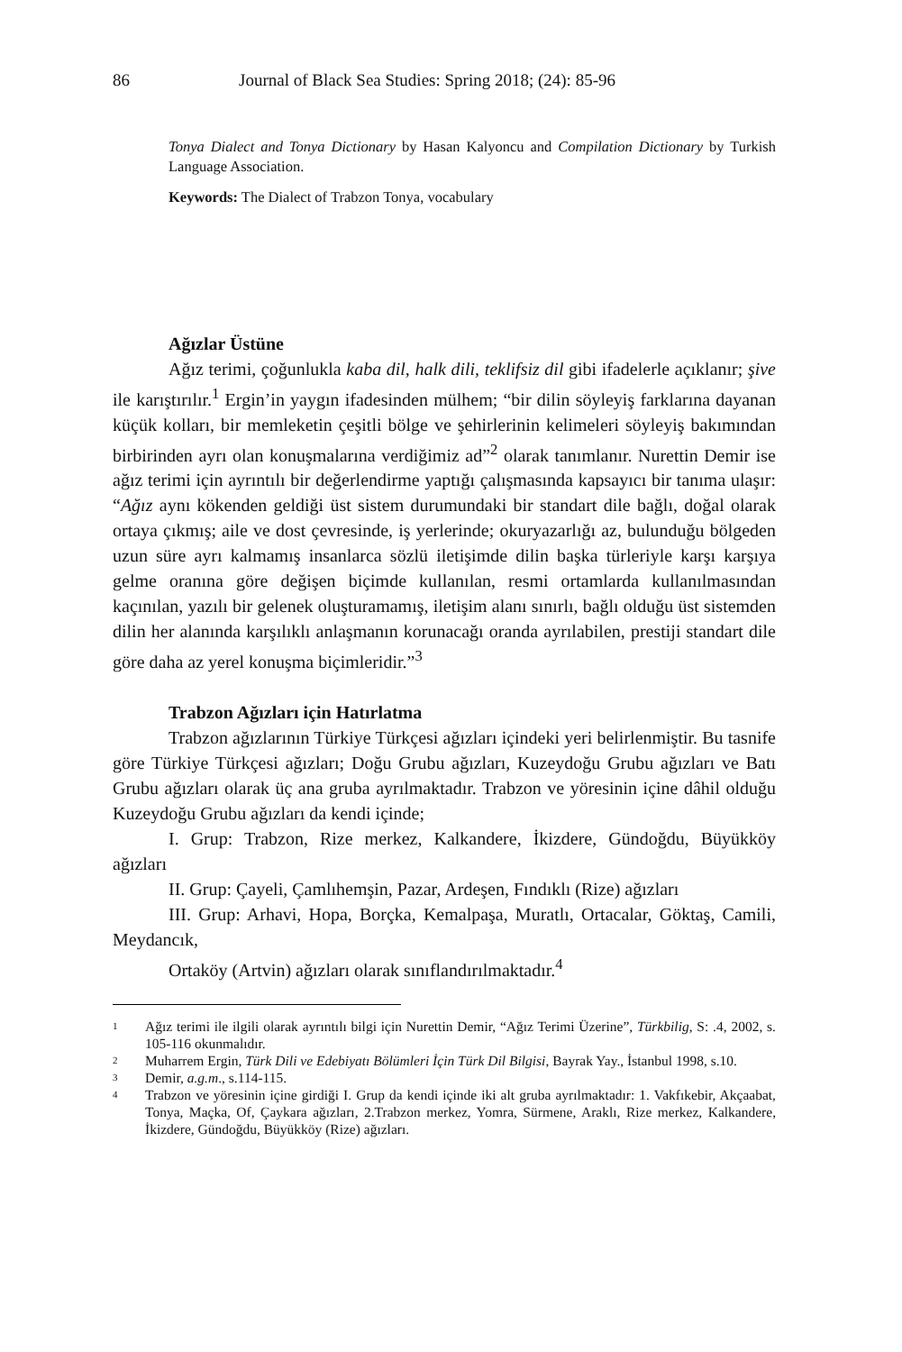86 Journal of Black Sea Studies: Spring 2018; (24): 85-96
Tonya Dialect and Tonya Dictionary by Hasan Kalyoncu and Compilation Dictionary by Turkish Language Association.
Keywords: The Dialect of Trabzon Tonya, vocabulary
Ağızlar Üstüne
Ağız terimi, çoğunlukla kaba dil, halk dili, teklifsiz dil gibi ifadelerle açıklanır; şive ile karıştırılır.<sup>1</sup> Ergin’in yaygın ifadesinden mülhem; “bir dilin söyleyiş farklarına dayanan küçük kolları, bir memleketin çeşitli bölge ve şehirlerinin kelimeleri söyleyiş bakımından birbirinden ayrı olan konuşmalarına verdiğimiz ad”<sup>2</sup> olarak tanımlanır. Nurettin Demir ise ağız terimi için ayrıntılı bir değerlendirme yaptığı çalışmasında kapsayıcı bir tanıma ulaşır: “Ağız aynı kökenden geldiği üst sistem durumundaki bir standart dile bağlı, doğal olarak ortaya çıkmış; aile ve dost çevresinde, iş yerlerinde; okuryazarlığı az, bulunduğu bölgeden uzun süre ayrı kalmamış insanlarca sözlü iletişimde dilin başka türleriyle karşı karşıya gelme oranına göre değişen biçimde kullanılan, resmi ortamlarda kullanılmasından kaçınılan, yazılı bir gelenek oluşturamamış, iletişim alanı sınırlı, bağlı olduğu üst sistemden dilin her alanında karşılıklı anlaşmanın korunacağı oranda ayrılabilen, prestiji standart dile göre daha az yerel konuşma biçimleridir.”<sup>3</sup>
Trabzon Ağızları için Hatırlatma
Trabzon ağızlarının Türkiye Türkçesi ağızları içindeki yeri belirlenmiştir. Bu tasnife göre Türkiye Türkçesi ağızları; Doğu Grubu ağızları, Kuzeydoğu Grubu ağızları ve Batı Grubu ağızları olarak üç ana gruba ayrılmaktadır. Trabzon ve yöresinin içine dâhil olduğu Kuzeydoğu Grubu ağızları da kendi içinde;
I. Grup: Trabzon, Rize merkez, Kalkandere, İkizdere, Gündoğdu, Büyükköy ağızları
II. Grup: Çayeli, Çamlıhemşin, Pazar, Ardeşen, Fındıklı (Rize) ağızları
III. Grup: Arhavi, Hopa, Borçka, Kemalpaşa, Muratlı, Ortacalar, Göktaş, Camili, Meydancık,
Ortaköy (Artvin) ağızları olarak sınıflandırılmaktadır.<sup>4</sup>
1 Ağız terimi ile ilgili olarak ayrıntılı bilgi için Nurettin Demir, “Ağız Terimi Üzerine”, Türkbilig, S: .4, 2002, s. 105-116 okunmalıdır.
2 Muharrem Ergin, Türk Dili ve Edebiyatı Bölümleri İçin Türk Dil Bilgisi, Bayrak Yay., İstanbul 1998, s.10.
3 Demir, a.g.m., s.114-115.
4 Trabzon ve yöresinin içine girdiği I. Grup da kendi içinde iki alt gruba ayrılmaktadır: 1. Vakfıkebir, Akçaabat, Tonya, Maçka, Of, Çaykara ağızları, 2.Trabzon merkez, Yomra, Sürmene, Araklı, Rize merkez, Kalkandere, İkizdere, Gündoğdu, Büyükköy (Rize) ağızları.